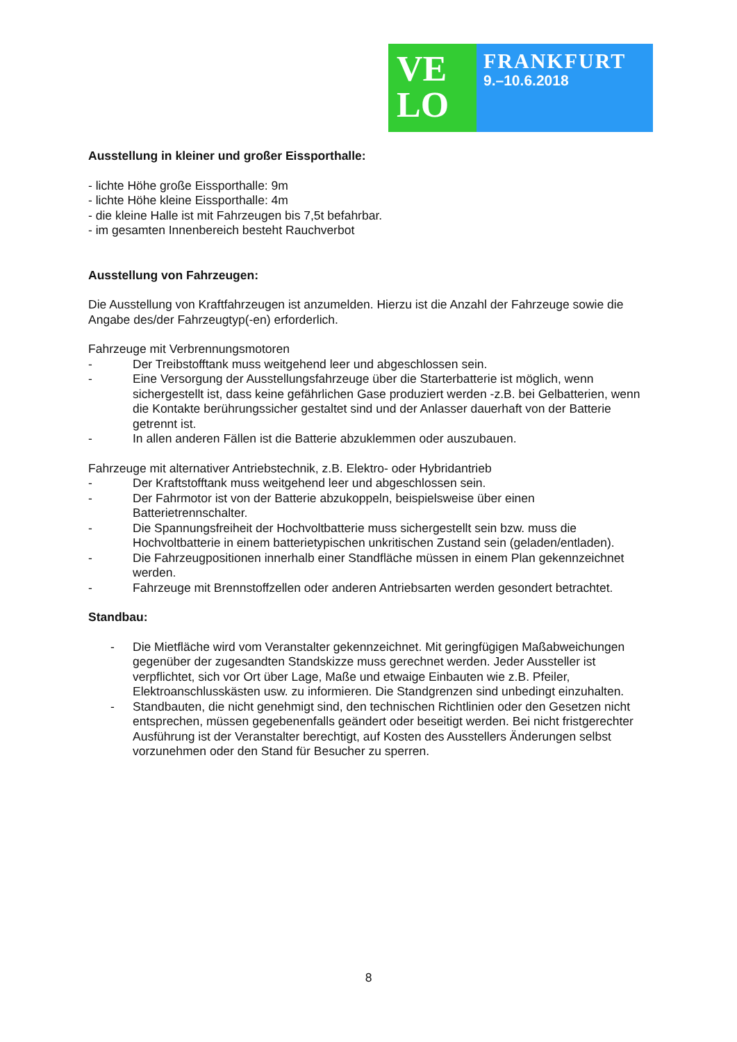VE
LO
FRANKFURT
9.–10.6.2018
Ausstellung in kleiner und großer Eissporthalle:
- lichte Höhe große Eissporthalle: 9m
- lichte Höhe kleine Eissporthalle: 4m
- die kleine Halle ist mit Fahrzeugen bis 7,5t befahrbar.
- im gesamten Innenbereich besteht Rauchverbot
Ausstellung von Fahrzeugen:
Die Ausstellung von Kraftfahrzeugen ist anzumelden. Hierzu ist die Anzahl der Fahrzeuge sowie die Angabe des/der Fahrzeugtyp(-en) erforderlich.
Fahrzeuge mit Verbrennungsmotoren
- Der Treibstofftank muss weitgehend leer und abgeschlossen sein.
- Eine Versorgung der Ausstellungsfahrzeuge über die Starterbatterie ist möglich, wenn sichergestellt ist, dass keine gefährlichen Gase produziert werden -z.B. bei Gelbatterien, wenn die Kontakte berührungssicher gestaltet sind und der Anlasser dauerhaft von der Batterie getrennt ist.
- In allen anderen Fällen ist die Batterie abzuklemmen oder auszubauen.
Fahrzeuge mit alternativer Antriebstechnik, z.B. Elektro- oder Hybridantrieb
- Der Kraftstofftank muss weitgehend leer und abgeschlossen sein.
- Der Fahrmotor ist von der Batterie abzukoppeln, beispielsweise über einen Batterietrennschalter.
- Die Spannungsfreiheit der Hochvoltbatterie muss sichergestellt sein bzw. muss die Hochvoltbatterie in einem batterietypischen unkritischen Zustand sein (geladen/entladen).
- Die Fahrzeugpositionen innerhalb einer Standfläche müssen in einem Plan gekennzeichnet werden.
- Fahrzeuge mit Brennstoffzellen oder anderen Antriebsarten werden gesondert betrachtet.
Standbau:
- Die Mietfläche wird vom Veranstalter gekennzeichnet. Mit geringfügigen Maßabweichungen gegenüber der zugesandten Standskizze muss gerechnet werden. Jeder Aussteller ist verpflichtet, sich vor Ort über Lage, Maße und etwaige Einbauten wie z.B. Pfeiler, Elektroanschlusskästen usw. zu informieren. Die Standgrenzen sind unbedingt einzuhalten.
- Standbauten, die nicht genehmigt sind, den technischen Richtlinien oder den Gesetzen nicht entsprechen, müssen gegebenenfalls geändert oder beseitigt werden. Bei nicht fristgerechter Ausführung ist der Veranstalter berechtigt, auf Kosten des Ausstellers Änderungen selbst vorzunehmen oder den Stand für Besucher zu sperren.
8